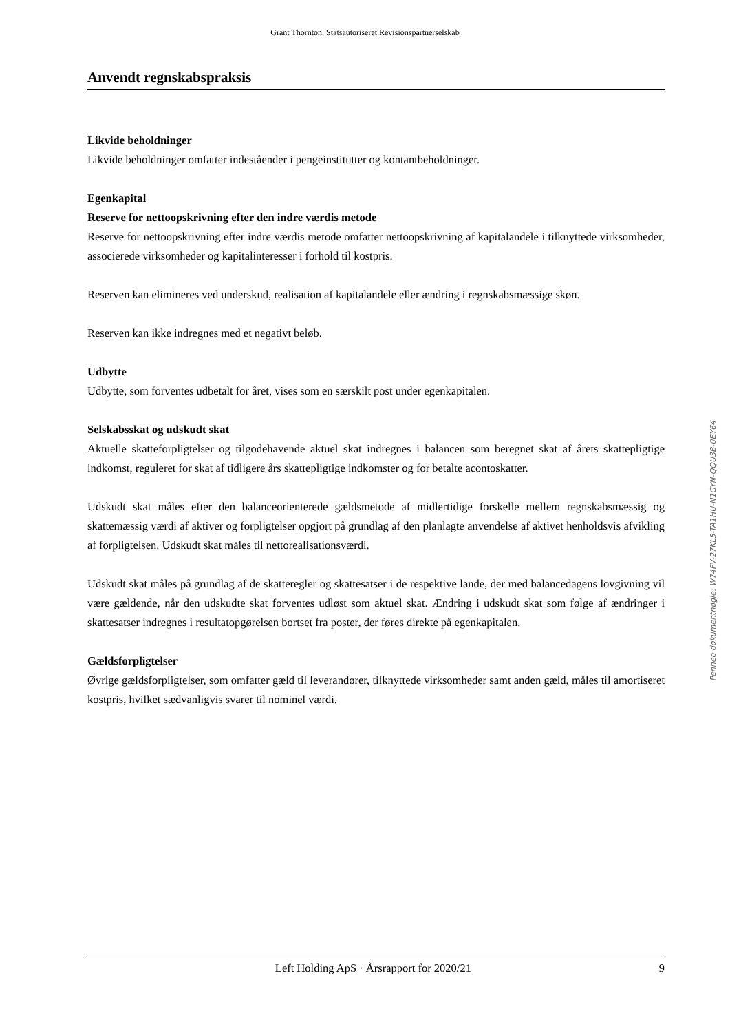Grant Thornton, Statsautoriseret Revisionspartnerselskab
Anvendt regnskabspraksis
Likvide beholdninger
Likvide beholdninger omfatter indeståender i pengeinstitutter og kontantbeholdninger.
Egenkapital
Reserve for nettoopskrivning efter den indre værdis metode
Reserve for nettoopskrivning efter indre værdis metode omfatter nettoopskrivning af kapitalandele i tilknyttede virksomheder, associerede virksomheder og kapitalinteresser i forhold til kostpris.
Reserven kan elimineres ved underskud, realisation af kapitalandele eller ændring i regnskabsmæssige skøn.
Reserven kan ikke indregnes med et negativt beløb.
Udbytte
Udbytte, som forventes udbetalt for året, vises som en særskilt post under egenkapitalen.
Selskabsskat og udskudt skat
Aktuelle skatteforpligtelser og tilgodehavende aktuel skat indregnes i balancen som beregnet skat af årets skattepligtige indkomst, reguleret for skat af tidligere års skattepligtige indkomster og for betalte acontoskatter.
Udskudt skat måles efter den balanceorienterede gældsmetode af midlertidige forskelle mellem regnskabsmæssig og skattemæssig værdi af aktiver og forpligtelser opgjort på grundlag af den planlagte anvendelse af aktivet henholdsvis afvikling af forpligtelsen. Udskudt skat måles til nettorealisationsværdi.
Udskudt skat måles på grundlag af de skatteregler og skattesatser i de respektive lande, der med balancedagens lovgivning vil være gældende, når den udskudte skat forventes udløst som aktuel skat. Ændring i udskudt skat som følge af ændringer i skattesatser indregnes i resultatopgørelsen bortset fra poster, der føres direkte på egenkapitalen.
Gældsforpligtelser
Øvrige gældsforpligtelser, som omfatter gæld til leverandører, tilknyttede virksomheder samt anden gæld, måles til amortiseret kostpris, hvilket sædvanligvis svarer til nominel værdi.
Penneo dokumentnøgle: W74FV-27KL5-TA1HU-N1GYN-QQU3B-0EY64
Left Holding ApS · Årsrapport for 2020/21 9